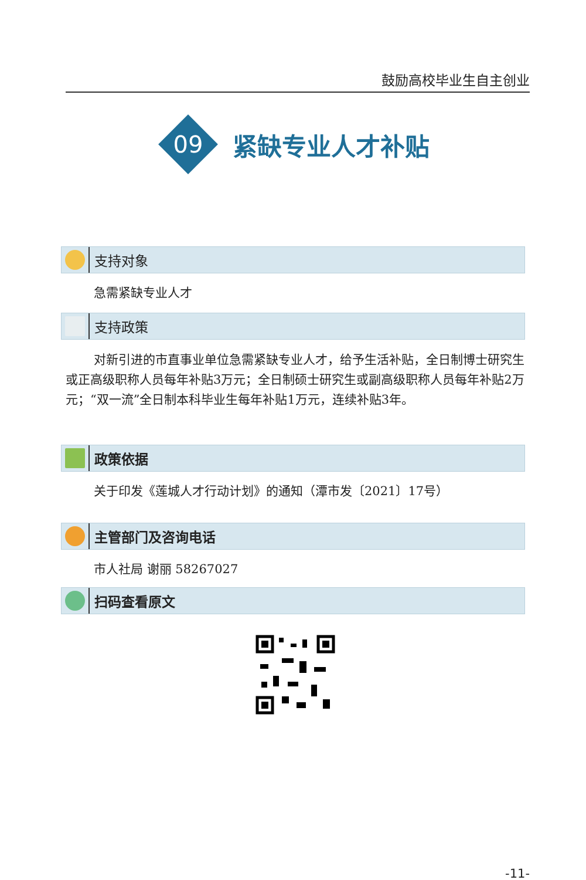鼓励高校毕业生自主创业
09
紧缺专业人才补贴
支持对象
急需紧缺专业人才
支持政策
对新引进的市直事业单位急需紧缺专业人才，给予生活补贴，全日制博士研究生或正高级职称人员每年补贴3万元；全日制硕士研究生或副高级职称人员每年补贴2万元；“双一流”全日制本科毕业生每年补贴1万元，连续补贴3年。
政策依据
关于印发《莲城人才行动计划》的通知（潭市发〔2021〕17号）
主管部门及咨询电话
市人社局 谢丽 58267027
扫码查看原文
-11-